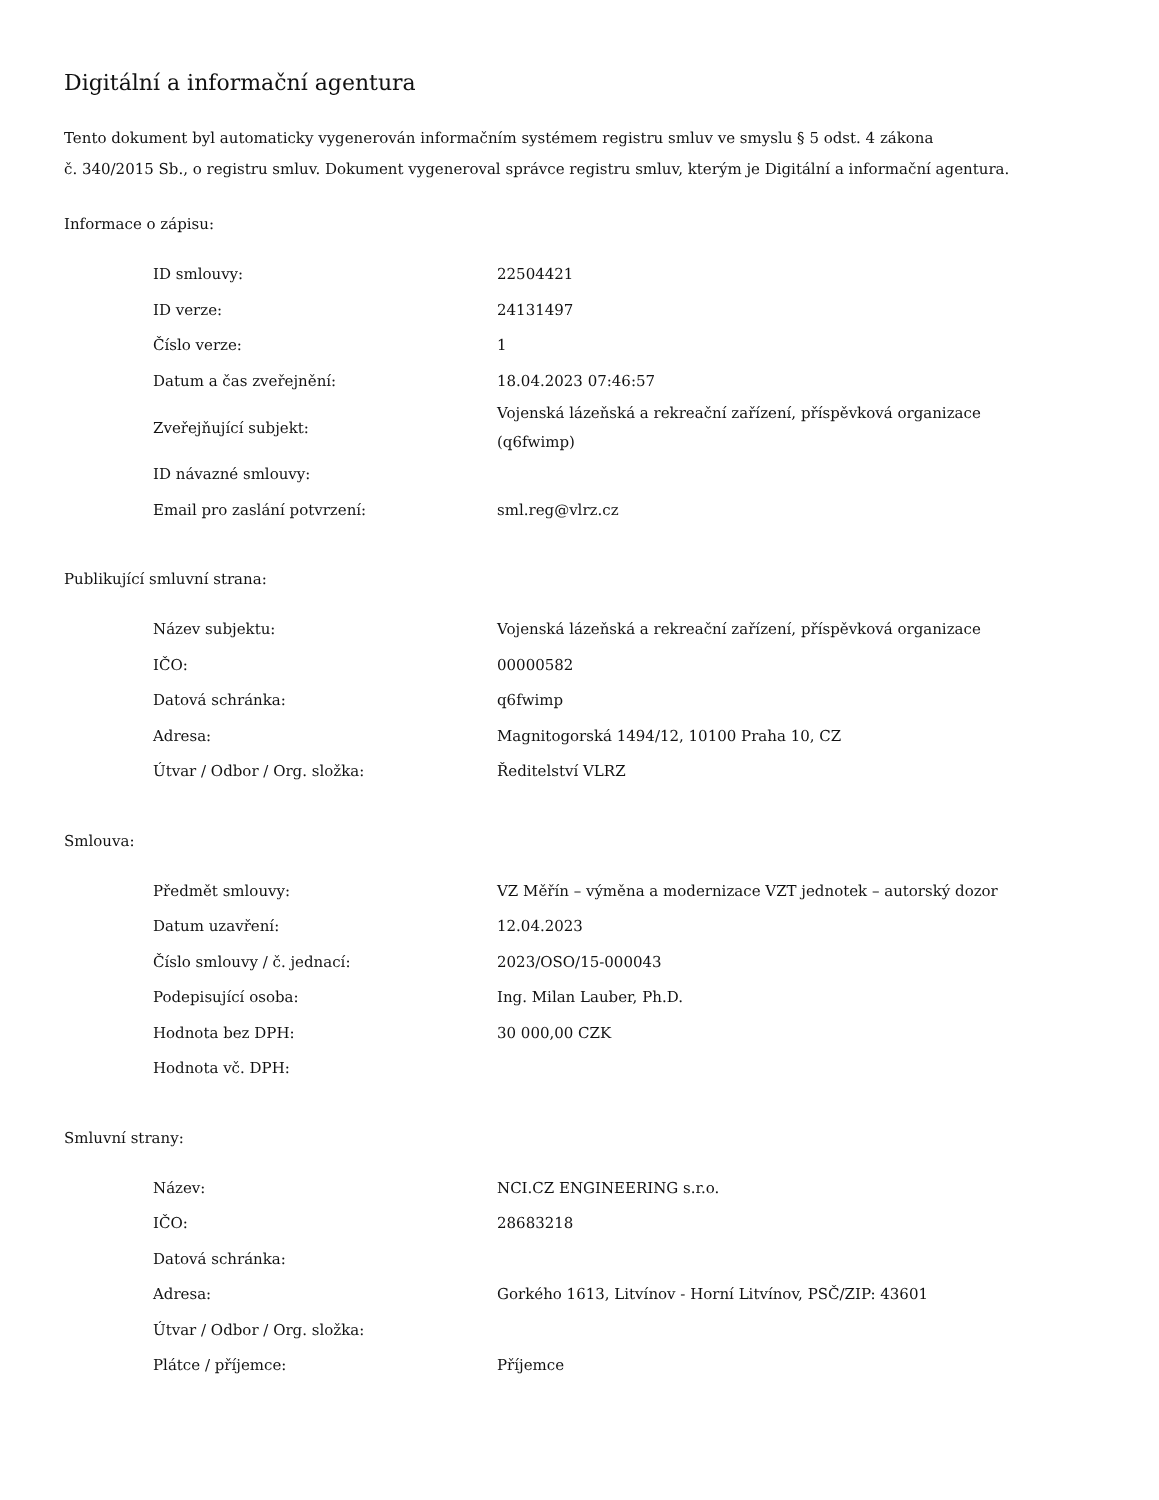Digitální a informační agentura
Tento dokument byl automaticky vygenerován informačním systémem registru smluv ve smyslu § 5 odst. 4 zákona
č. 340/2015 Sb., o registru smluv. Dokument vygeneroval správce registru smluv, kterým je Digitální a informační agentura.
Informace o zápisu:
| ID smlouvy: | 22504421 |
| ID verze: | 24131497 |
| Číslo verze: | 1 |
| Datum a čas zveřejnění: | 18.04.2023 07:46:57 |
| Zveřejňující subjekt: | Vojenská lázeňská a rekreační zařízení, příspěvková organizace (q6fwimp) |
| ID návazné smlouvy: | |
| Email pro zaslání potvrzení: | sml.reg@vlrz.cz |
Publikující smluvní strana:
| Název subjektu: | Vojenská lázeňská a rekreační zařízení, příspěvková organizace |
| IČO: | 00000582 |
| Datová schránka: | q6fwimp |
| Adresa: | Magnitogorská 1494/12, 10100 Praha 10, CZ |
| Útvar / Odbor / Org. složka: | Ředitelství VLRZ |
Smlouva:
| Předmět smlouvy: | VZ Měřín – výměna a modernizace VZT jednotek – autorský dozor |
| Datum uzavření: | 12.04.2023 |
| Číslo smlouvy / č. jednací: | 2023/OSO/15-000043 |
| Podepisující osoba: | Ing. Milan Lauber, Ph.D. |
| Hodnota bez DPH: | 30 000,00 CZK |
| Hodnota vč. DPH: | |
Smluvní strany:
| Název: | NCI.CZ ENGINEERING s.r.o. |
| IČO: | 28683218 |
| Datová schránka: | |
| Adresa: | Gorkého 1613, Litvínov - Horní Litvínov, PSČ/ZIP: 43601 |
| Útvar / Odbor / Org. složka: | |
| Plátce / příjemce: | Příjemce |